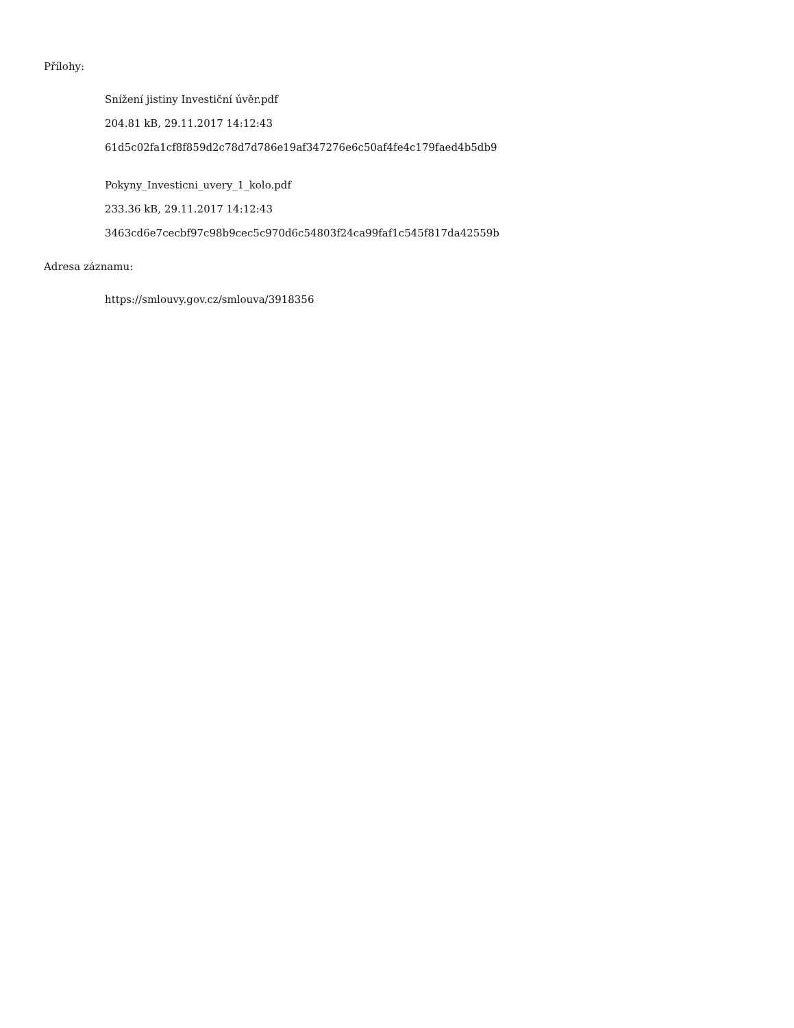Přílohy:
Snížení jistiny Investiční úvěr.pdf
204.81 kB, 29.11.2017 14:12:43
61d5c02fa1cf8f859d2c78d7d786e19af347276e6c50af4fe4c179faed4b5db9
Pokyny_Investicni_uvery_1_kolo.pdf
233.36 kB, 29.11.2017 14:12:43
3463cd6e7cecbf97c98b9cec5c970d6c54803f24ca99faf1c545f817da42559b
Adresa záznamu:
https://smlouvy.gov.cz/smlouva/3918356